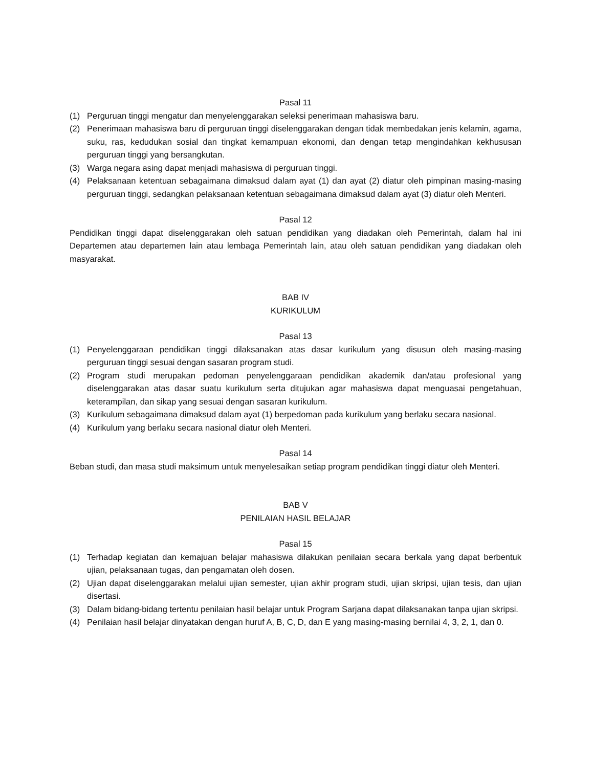Pasal 11
(1) Perguruan tinggi mengatur dan menyelenggarakan seleksi penerimaan mahasiswa baru.
(2) Penerimaan mahasiswa baru di perguruan tinggi diselenggarakan dengan tidak membedakan jenis kelamin, agama, suku, ras, kedudukan sosial dan tingkat kemampuan ekonomi, dan dengan tetap mengindahkan kekhususan perguruan tinggi yang bersangkutan.
(3) Warga negara asing dapat menjadi mahasiswa di perguruan tinggi.
(4) Pelaksanaan ketentuan sebagaimana dimaksud dalam ayat (1) dan ayat (2) diatur oleh pimpinan masing-masing perguruan tinggi, sedangkan pelaksanaan ketentuan sebagaimana dimaksud dalam ayat (3) diatur oleh Menteri.
Pasal 12
Pendidikan tinggi dapat diselenggarakan oleh satuan pendidikan yang diadakan oleh Pemerintah, dalam hal ini Departemen atau departemen lain atau lembaga Pemerintah lain, atau oleh satuan pendidikan yang diadakan oleh masyarakat.
BAB IV
KURIKULUM
Pasal 13
(1) Penyelenggaraan pendidikan tinggi dilaksanakan atas dasar kurikulum yang disusun oleh masing-masing perguruan tinggi sesuai dengan sasaran program studi.
(2) Program studi merupakan pedoman penyelenggaraan pendidikan akademik dan/atau profesional yang diselenggarakan atas dasar suatu kurikulum serta ditujukan agar mahasiswa dapat menguasai pengetahuan, keterampilan, dan sikap yang sesuai dengan sasaran kurikulum.
(3) Kurikulum sebagaimana dimaksud dalam ayat (1) berpedoman pada kurikulum yang berlaku secara nasional.
(4) Kurikulum yang berlaku secara nasional diatur oleh Menteri.
Pasal 14
Beban studi, dan masa studi maksimum untuk menyelesaikan setiap program pendidikan tinggi diatur oleh Menteri.
BAB V
PENILAIAN HASIL BELAJAR
Pasal 15
(1) Terhadap kegiatan dan kemajuan belajar mahasiswa dilakukan penilaian secara berkala yang dapat berbentuk ujian, pelaksanaan tugas, dan pengamatan oleh dosen.
(2) Ujian dapat diselenggarakan melalui ujian semester, ujian akhir program studi, ujian skripsi, ujian tesis, dan ujian disertasi.
(3) Dalam bidang-bidang tertentu penilaian hasil belajar untuk Program Sarjana dapat dilaksanakan tanpa ujian skripsi.
(4) Penilaian hasil belajar dinyatakan dengan huruf A, B, C, D, dan E yang masing-masing bernilai 4, 3, 2, 1, dan 0.